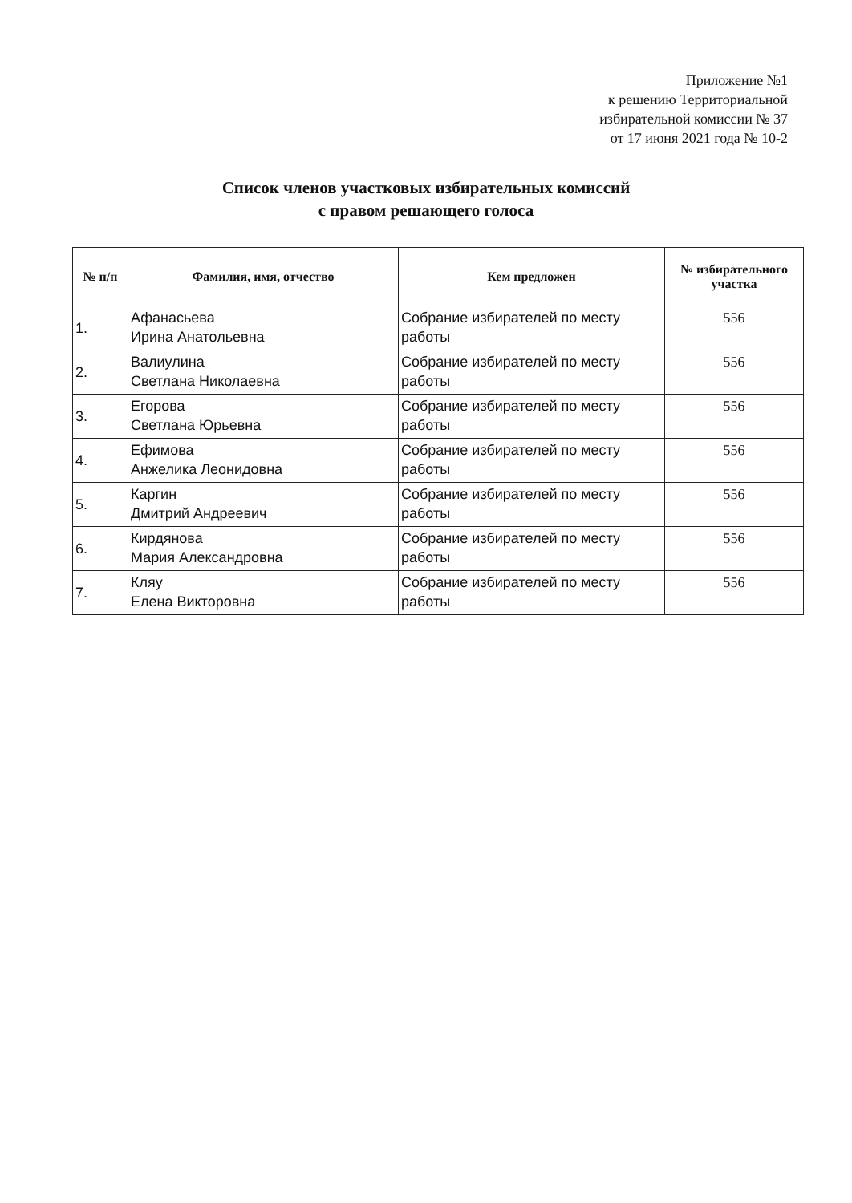Приложение №1
к решению Территориальной
избирательной комиссии № 37
от 17 июня 2021 года № 10-2
Список членов участковых избирательных комиссий
с правом решающего голоса
| № п/п | Фамилия, имя, отчество | Кем предложен | № избирательного участка |
| --- | --- | --- | --- |
| 1. | Афанасьева Ирина Анатольевна | Собрание избирателей по месту работы | 556 |
| 2. | Валиулина Светлана Николаевна | Собрание избирателей по месту работы | 556 |
| 3. | Егорова Светлана Юрьевна | Собрание избирателей по месту работы | 556 |
| 4. | Ефимова Анжелика Леонидовна | Собрание избирателей по месту работы | 556 |
| 5. | Каргин Дмитрий Андреевич | Собрание избирателей по месту работы | 556 |
| 6. | Кирдянова Мария Александровна | Собрание избирателей по месту работы | 556 |
| 7. | Кляу Елена Викторовна | Собрание избирателей по месту работы | 556 |